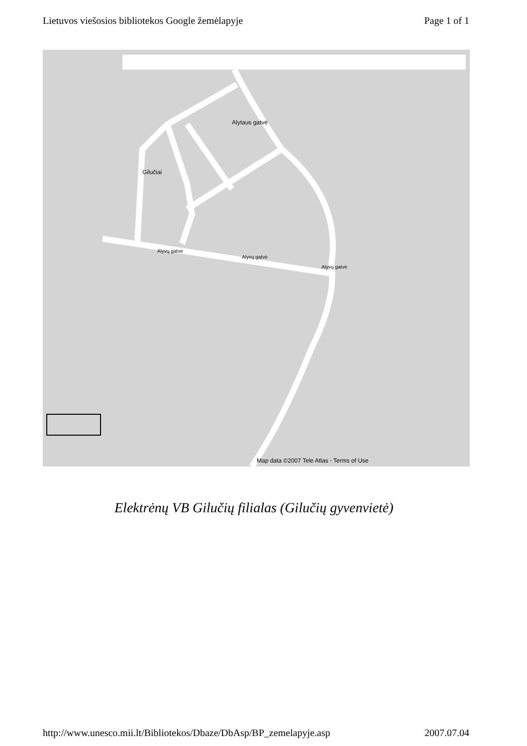Lietuvos viešosios bibliotekos Google žemėlapyje Page 1 of 1
Alytaus gatvė
Gilučiai
Alyvų gatvė
Alyvų gatvė
Alyvų gatvė
Map data ©2007 Tele Atlas - Terms of Use
Elektrėnų VB Gilučių filialas (Gilučių gyvenvietė)
http://www.unesco.mii.lt/Bibliotekos/Dbaze/DbAsp/BP_zemelapyje.asp 2007.07.04